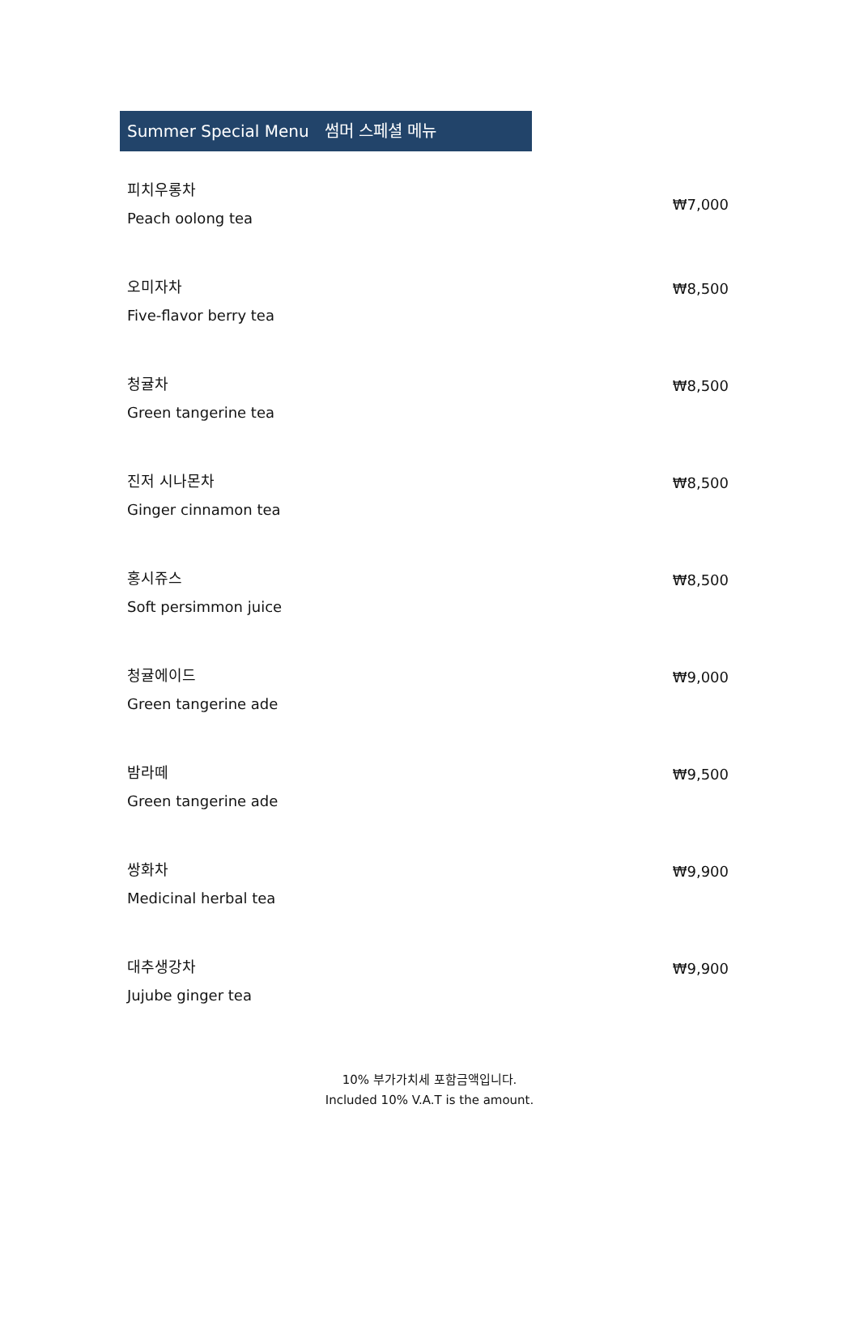Summer Special Menu 썸머 스페셜 메뉴
피치우롱차
Peach oolong tea
₩7,000
오미자차
Five-flavor berry tea
₩8,500
청귤차
Green tangerine tea
₩8,500
진저 시나몬차
Ginger cinnamon tea
₩8,500
홍시쥬스
Soft persimmon juice
₩8,500
청귤에이드
Green tangerine ade
₩9,000
밤라떼
Green tangerine ade
₩9,500
쌍화차
Medicinal herbal tea
₩9,900
대추생강차
Jujube ginger tea
₩9,900
10% 부가가치세 포함금액입니다.
Included 10% V.A.T is the amount.